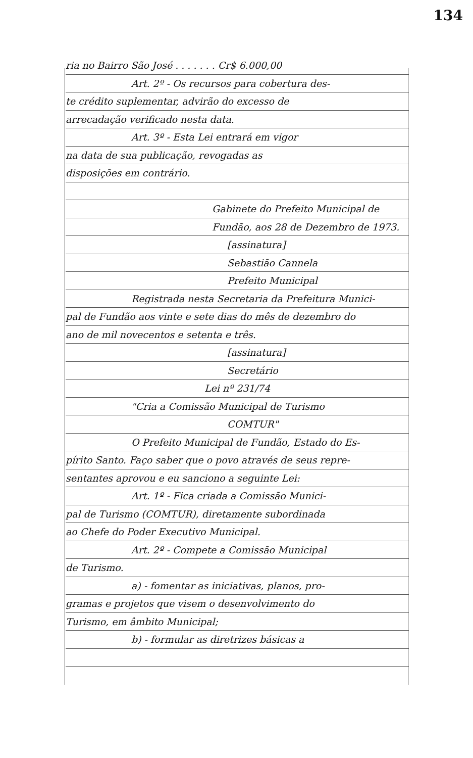134
ria no Bairro São José . . . . . . . Cr$ 6.000,00
Art. 2º - Os recursos para cobertura des-
te crédito suplementar, advirão do excesso de
arrecadação verificado nesta data.
Art. 3º - Esta Lei entrará em vigor
na data de sua publicação, revogadas as
disposições em contrário.
Gabinete do Prefeito Municipal de
Fundão, aos 28 de Dezembro de 1973.
[assinatura]
Sebastião Cannela
Prefeito Municipal
Registrada nesta Secretaria da Prefeitura Munici-
pal de Fundão aos vinte e sete dias do mês de dezembro do
ano de mil novecentos e setenta e três.
[assinatura]
Secretário
Lei nº 231/74
"Cria a Comissão Municipal de Turismo
COMTUR"
O Prefeito Municipal de Fundão, Estado do Es-
pírito Santo. Faço saber que o povo através de seus repre-
sentantes aprovou e eu sanciono a seguinte Lei:
Art. 1º - Fica criada a Comissão Munici-
pal de Turismo (COMTUR), diretamente subordinada
ao Chefe do Poder Executivo Municipal.
Art. 2º - Compete a Comissão Municipal
de Turismo.
a) - fomentar as iniciativas, planos, pro-
gramas e projetos que visem o desenvolvimento do
Turismo, em âmbito Municipal;
b) - formular as diretrizes básicas a